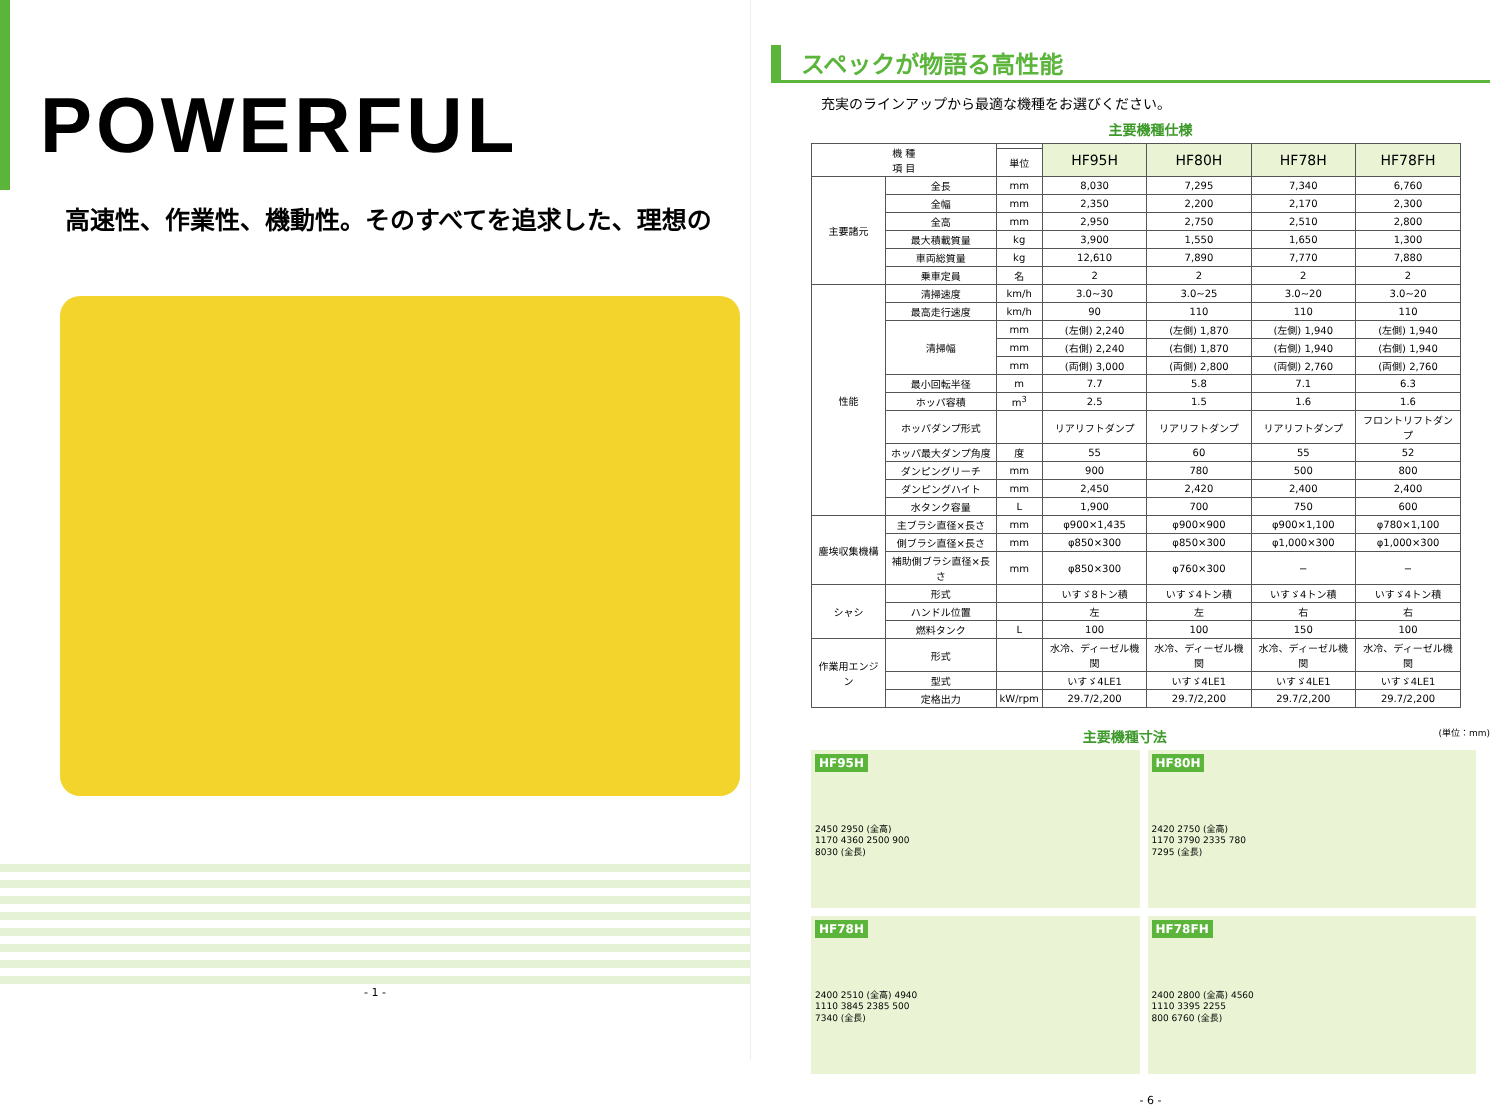POWERFUL
高速性、作業性、機動性。そのすべてを追求した、理想の
- 1 -
スペックが物語る高性能
充実のラインアップから最適な機種をお選びください。
主要機種仕様
| 機 種 項 目 | | | HF95H | HF80H | HF78H | HF78FH |
| | | 単位 | | | | |
| 主要諸元 | 全長 | mm | 8,030 | 7,295 | 7,340 | 6,760 |
| | 全幅 | mm | 2,350 | 2,200 | 2,170 | 2,300 |
| | 全高 | mm | 2,950 | 2,750 | 2,510 | 2,800 |
| | 最大積載質量 | kg | 3,900 | 1,550 | 1,650 | 1,300 |
| | 車両総質量 | kg | 12,610 | 7,890 | 7,770 | 7,880 |
| | 乗車定員 | 名 | 2 | 2 | 2 | 2 |
| 性能 | 清掃速度 | km/h | 3.0~30 | 3.0~25 | 3.0~20 | 3.0~20 |
| | 最高走行速度 | km/h | 90 | 110 | 110 | 110 |
| | 清掃幅 | mm | (左側) 2,240 | (左側) 1,870 | (左側) 1,940 | (左側) 1,940 |
| | | mm | (右側) 2,240 | (右側) 1,870 | (右側) 1,940 | (右側) 1,940 |
| | | mm | (両側) 3,000 | (両側) 2,800 | (両側) 2,760 | (両側) 2,760 |
| | 最小回転半径 | m | 7.7 | 5.8 | 7.1 | 6.3 |
| | ホッパ容積 | m<sup>3</sup> | 2.5 | 1.5 | 1.6 | 1.6 |
| | ホッパダンプ形式 | | リアリフトダンプ | リアリフトダンプ | リアリフトダンプ | フロントリフトダンプ |
| | ホッパ最大ダンプ角度 | 度 | 55 | 60 | 55 | 52 |
| | ダンピングリーチ | mm | 900 | 780 | 500 | 800 |
| | ダンピングハイト | mm | 2,450 | 2,420 | 2,400 | 2,400 |
| | 水タンク容量 | L | 1,900 | 700 | 750 | 600 |
| 塵埃収集機構 | 主ブラシ直径×長さ | mm | φ900×1,435 | φ900×900 | φ900×1,100 | φ780×1,100 |
| | 側ブラシ直径×長さ | mm | φ850×300 | φ850×300 | φ1,000×300 | φ1,000×300 |
| | 補助側ブラシ直径×長さ | mm | φ850×300 | φ760×300 | − | − |
| シャシ | 形式 | | いすゞ8トン積 | いすゞ4トン積 | いすゞ4トン積 | いすゞ4トン積 |
| | ハンドル位置 | | 左 | 左 | 右 | 右 |
| | 燃料タンク | L | 100 | 100 | 150 | 100 |
| 作業用エンジン | 形式 | | 水冷、ディーゼル機関 | 水冷、ディーゼル機関 | 水冷、ディーゼル機関 | 水冷、ディーゼル機関 |
| | 型式 | | いすゞ4LE1 | いすゞ4LE1 | いすゞ4LE1 | いすゞ4LE1 |
| | 定格出力 | kW/rpm | 29.7/2,200 | 29.7/2,200 | 29.7/2,200 | 29.7/2,200 |
主要機種寸法 (単位：mm)
HF95H
2450 2950 (全高)
1170 4360 2500 900
8030 (全長)
HF80H
2420 2750 (全高)
1170 3790 2335 780
7295 (全長)
HF78H
2400 2510 (全高) 4940
1110 3845 2385 500
7340 (全長)
HF78FH
2400 2800 (全高) 4560
1110 3395 2255
800 6760 (全長)
- 6 -